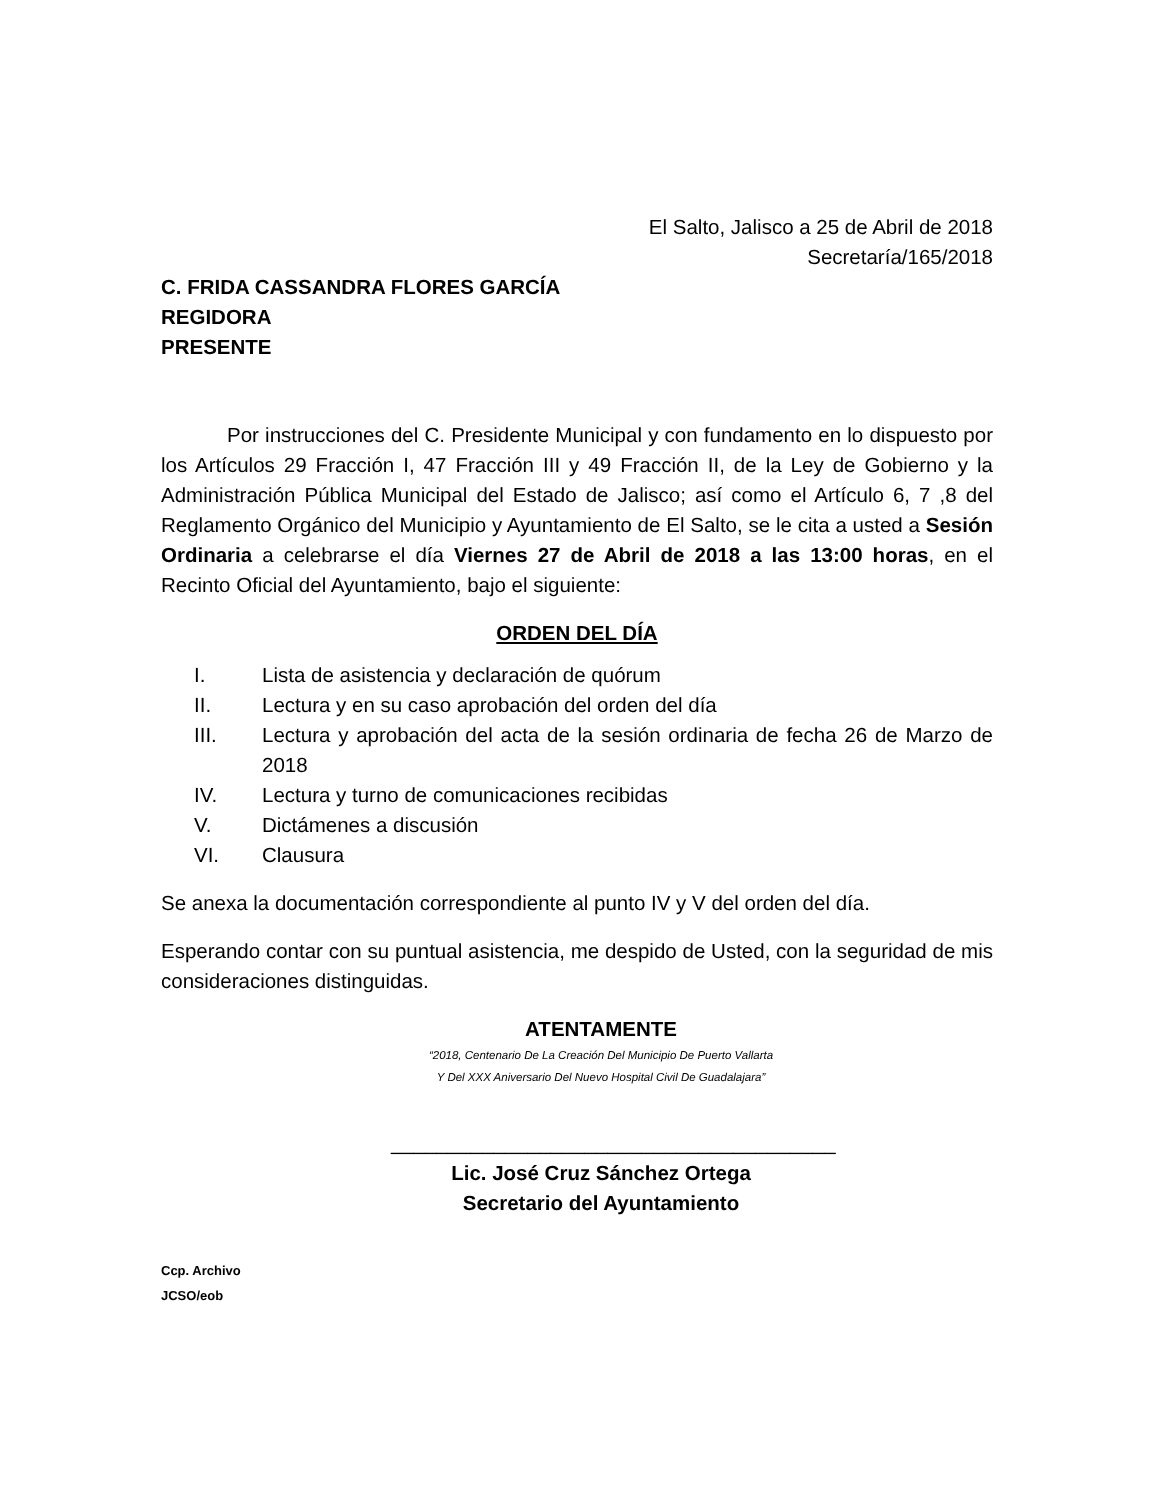El Salto, Jalisco a 25 de Abril de 2018
Secretaría/165/2018
C. FRIDA CASSANDRA FLORES GARCÍA
REGIDORA
PRESENTE
Por instrucciones del C. Presidente Municipal y con fundamento en lo dispuesto por los Artículos 29 Fracción I, 47 Fracción III y 49 Fracción II, de la Ley de Gobierno y la Administración Pública Municipal del Estado de Jalisco; así como el Artículo 6, 7 ,8 del Reglamento Orgánico del Municipio y Ayuntamiento de El Salto, se le cita a usted a Sesión Ordinaria a celebrarse el día Viernes 27 de Abril de 2018 a las 13:00 horas, en el Recinto Oficial del Ayuntamiento, bajo el siguiente:
ORDEN DEL DÍA
I. Lista de asistencia y declaración de quórum
II. Lectura y en su caso aprobación del orden del día
III. Lectura y aprobación del acta de la sesión ordinaria de fecha 26 de Marzo de 2018
IV. Lectura y turno de comunicaciones recibidas
V. Dictámenes a discusión
VI. Clausura
Se anexa la documentación correspondiente al punto IV y V del orden del día.
Esperando contar con su puntual asistencia, me despido de Usted, con la seguridad de mis consideraciones distinguidas.
ATENTAMENTE
“2018, Centenario De La Creación Del Municipio De Puerto Vallarta
Y Del XXX Aniversario Del Nuevo Hospital Civil De Guadalajara”
_______________________________________
Lic. José Cruz Sánchez Ortega
Secretario del Ayuntamiento
Ccp. Archivo
JCSO/eob